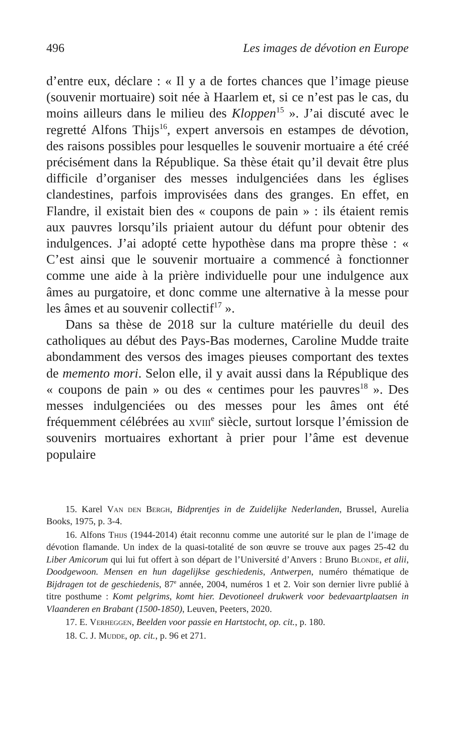496 Les images de dévotion en Europe
d’entre eux, déclare : « Il y a de fortes chances que l’image pieuse (souvenir mortuaire) soit née à Haarlem et, si ce n’est pas le cas, du moins ailleurs dans le milieu des Kloppen<sup>15</sup> ». J’ai discuté avec le regretté Alfons Thijs<sup>16</sup>, expert anversois en estampes de dévotion, des raisons possibles pour lesquelles le souvenir mortuaire a été créé précisément dans la République. Sa thèse était qu’il devait être plus difficile d’organiser des messes indulgenciées dans les églises clandestines, parfois improvisées dans des granges. En effet, en Flandre, il existait bien des « coupons de pain » : ils étaient remis aux pauvres lorsqu’ils priaient autour du défunt pour obtenir des indulgences. J’ai adopté cette hypothèse dans ma propre thèse : « C’est ainsi que le souvenir mortuaire a commencé à fonctionner comme une aide à la prière individuelle pour une indulgence aux âmes au purgatoire, et donc comme une alternative à la messe pour les âmes et au souvenir collectif<sup>17</sup> ».
Dans sa thèse de 2018 sur la culture matérielle du deuil des catholiques au début des Pays-Bas modernes, Caroline Mudde traite abondamment des versos des images pieuses comportant des textes de memento mori. Selon elle, il y avait aussi dans la République des « coupons de pain » ou des « centimes pour les pauvres<sup>18</sup> ». Des messes indulgenciées ou des messes pour les âmes ont été fréquemment célébrées au xviii<sup>e</sup> siècle, surtout lorsque l’émission de souvenirs mortuaires exhortant à prier pour l’âme est devenue populaire
15. Karel Van den Bergh, Bidprentjes in de Zuidelijke Nederlanden, Brussel, Aurelia Books, 1975, p. 3-4.
16. Alfons Thijs (1944-2014) était reconnu comme une autorité sur le plan de l’image de dévotion flamande. Un index de la quasi-totalité de son œuvre se trouve aux pages 25-42 du Liber Amicorum qui lui fut offert à son départ de l’Université d’Anvers : Bruno Blonde, et alii, Doodgewoon. Mensen en hun dagelijkse geschiedenis, Antwerpen, numéro thématique de Bijdragen tot de geschiedenis, 87<sup>e</sup> année, 2004, numéros 1 et 2. Voir son dernier livre publié à titre posthume : Komt pelgrims, komt hier. Devotioneel drukwerk voor bedevaartplaatsen in Vlaanderen en Brabant (1500-1850), Leuven, Peeters, 2020.
17. E. Verheggen, Beelden voor passie en Hartstocht, op. cit., p. 180.
18. C. J. Mudde, op. cit., p. 96 et 271.